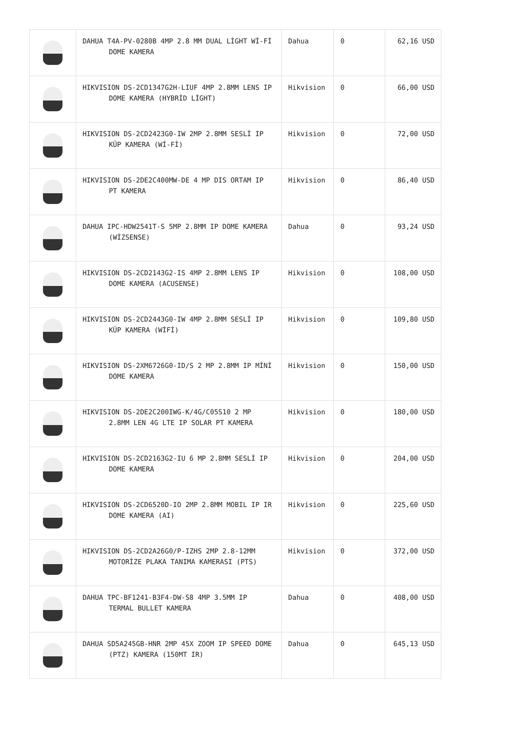| | DAHUA T4A-PV-0280B 4MP 2.8 MM DUAL LİGHT Wİ-Fİ DOME KAMERA | Dahua | 0 | 62,16 USD |
| | HIKVISION DS-2CD1347G2H-LIUF 4MP 2.8MM LENS IP DOME KAMERA (HYBRİD LİGHT) | Hikvision | 0 | 66,00 USD |
| | HIKVISION DS-2CD2423G0-IW 2MP 2.8MM SESLİ IP KÜP KAMERA (Wİ-Fİ) | Hikvision | 0 | 72,00 USD |
| | HIKVISION DS-2DE2C400MW-DE 4 MP DIS ORTAM IP PT KAMERA | Hikvision | 0 | 86,40 USD |
| | DAHUA IPC-HDW2541T-S 5MP 2.8MM IP DOME KAMERA (WİZSENSE) | Dahua | 0 | 93,24 USD |
| | HIKVISION DS-2CD2143G2-IS 4MP 2.8MM LENS IP DOME KAMERA (ACUSENSE) | Hikvision | 0 | 108,00 USD |
| | HIKVISION DS-2CD2443G0-IW 4MP 2.8MM SESLİ IP KÜP KAMERA (WİFİ) | Hikvision | 0 | 109,80 USD |
| | HIKVISION DS-2XM6726G0-ID/S 2 MP 2.8MM IP MİNİ DOME KAMERA | Hikvision | 0 | 150,00 USD |
| | HIKVISION DS-2DE2C200IWG-K/4G/C05S10 2 MP 2.8MM LEN 4G LTE IP SOLAR PT KAMERA | Hikvision | 0 | 180,00 USD |
| | HIKVISION DS-2CD2163G2-IU 6 MP 2.8MM SESLİ IP DOME KAMERA | Hikvision | 0 | 204,00 USD |
| | HIKVISION DS-2CD6520D-IO 2MP 2.8MM MOBIL IP IR DOME KAMERA (AI) | Hikvision | 0 | 225,60 USD |
| | HIKVISION DS-2CD2A26G0/P-IZHS 2MP 2.8-12MM MOTORİZE PLAKA TANIMA KAMERASI (PTS) | Hikvision | 0 | 372,00 USD |
| | DAHUA TPC-BF1241-B3F4-DW-S8 4MP 3.5MM IP TERMAL BULLET KAMERA | Dahua | 0 | 408,00 USD |
| | DAHUA SD5A245GB-HNR 2MP 45X ZOOM IP SPEED DOME (PTZ) KAMERA (150MT IR) | Dahua | 0 | 645,13 USD |